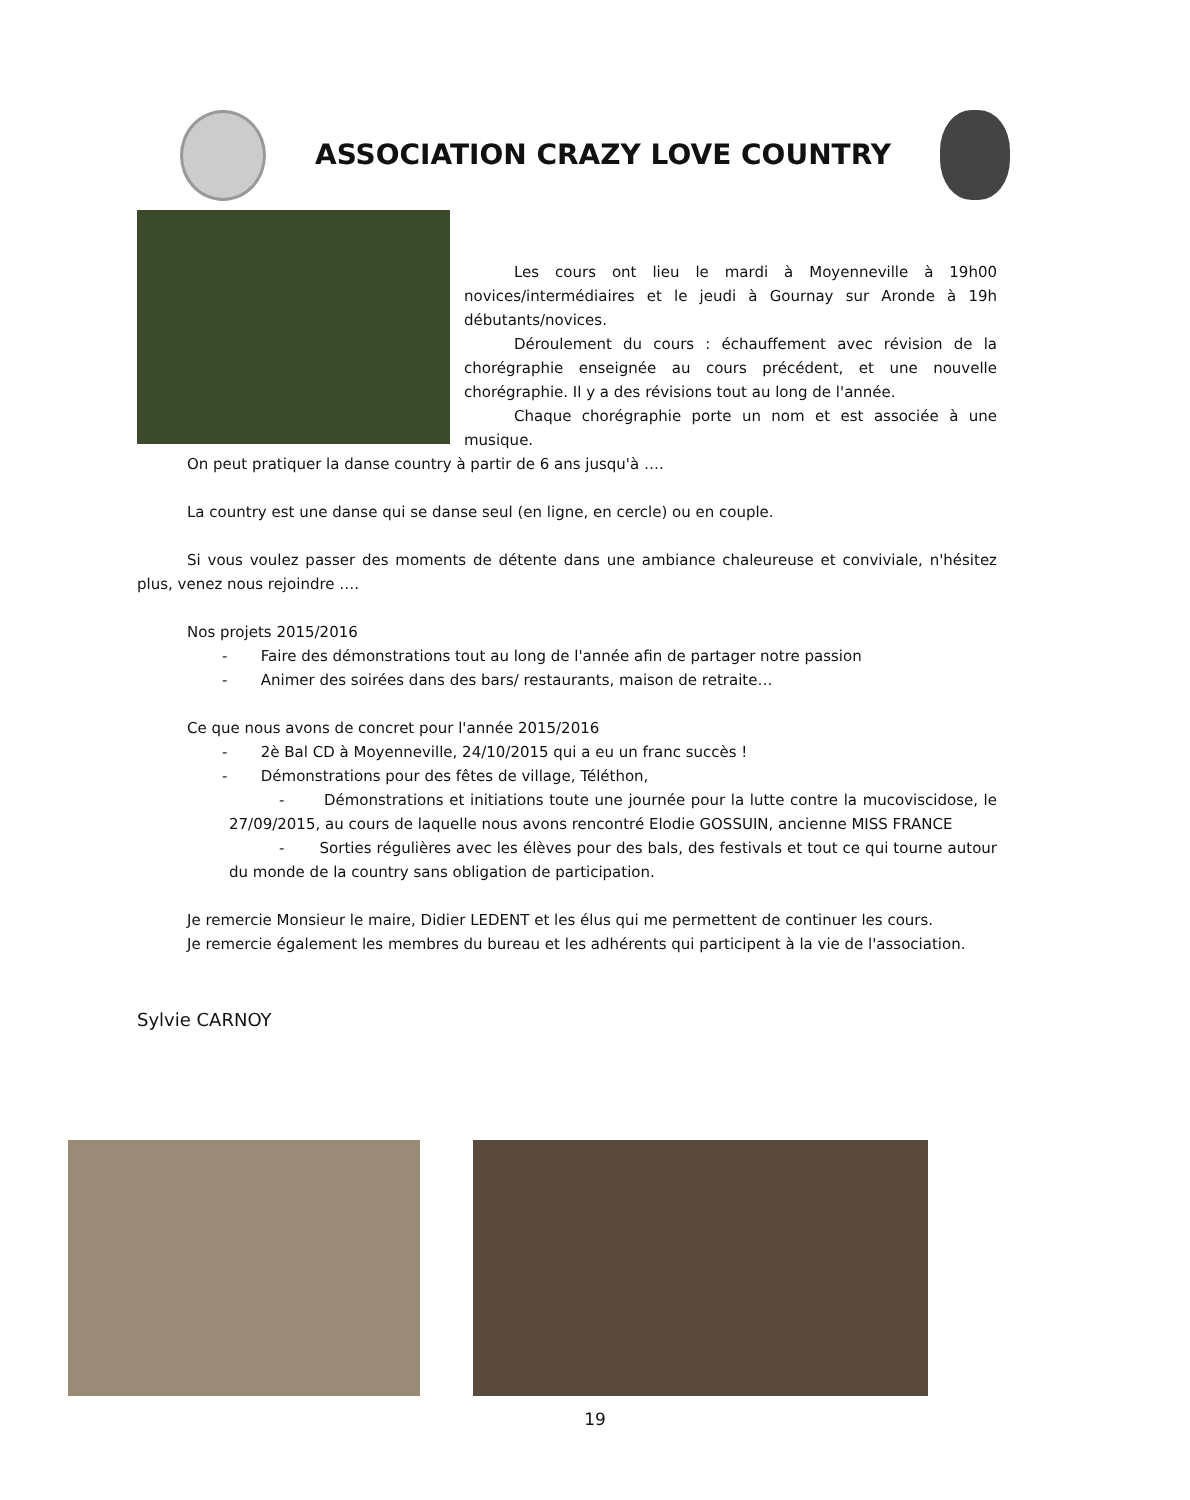ASSOCIATION CRAZY LOVE COUNTRY
Les cours ont lieu le mardi à Moyenneville à 19h00 novices/intermédiaires et le jeudi à Gournay sur Aronde à 19h débutants/novices.
Déroulement du cours : échauffement avec révision de la chorégraphie enseignée au cours précédent, et une nouvelle chorégraphie. Il y a des révisions tout au long de l'année.
Chaque chorégraphie porte un nom et est associée à une musique.
On peut pratiquer la danse country à partir de 6 ans jusqu'à ….
La country est une danse qui se danse seul (en ligne, en cercle) ou en couple.
Si vous voulez passer des moments de détente dans une ambiance chaleureuse et conviviale, n'hésitez plus, venez nous rejoindre ….
Nos projets 2015/2016
- Faire des démonstrations tout au long de l'année afin de partager notre passion
- Animer des soirées dans des bars/ restaurants, maison de retraite…
Ce que nous avons de concret pour l'année 2015/2016
- 2è Bal CD à Moyenneville, 24/10/2015 qui a eu un franc succès !
- Démonstrations pour des fêtes de village, Téléthon,
- Démonstrations et initiations toute une journée pour la lutte contre la mucoviscidose, le 27/09/2015, au cours de laquelle nous avons rencontré Elodie GOSSUIN, ancienne MISS FRANCE
- Sorties régulières avec les élèves pour des bals, des festivals et tout ce qui tourne autour du monde de la country sans obligation de participation.
Je remercie Monsieur le maire, Didier LEDENT et les élus qui me permettent de continuer les cours.
Je remercie également les membres du bureau et les adhérents qui participent à la vie de l'association.
Sylvie CARNOY
19